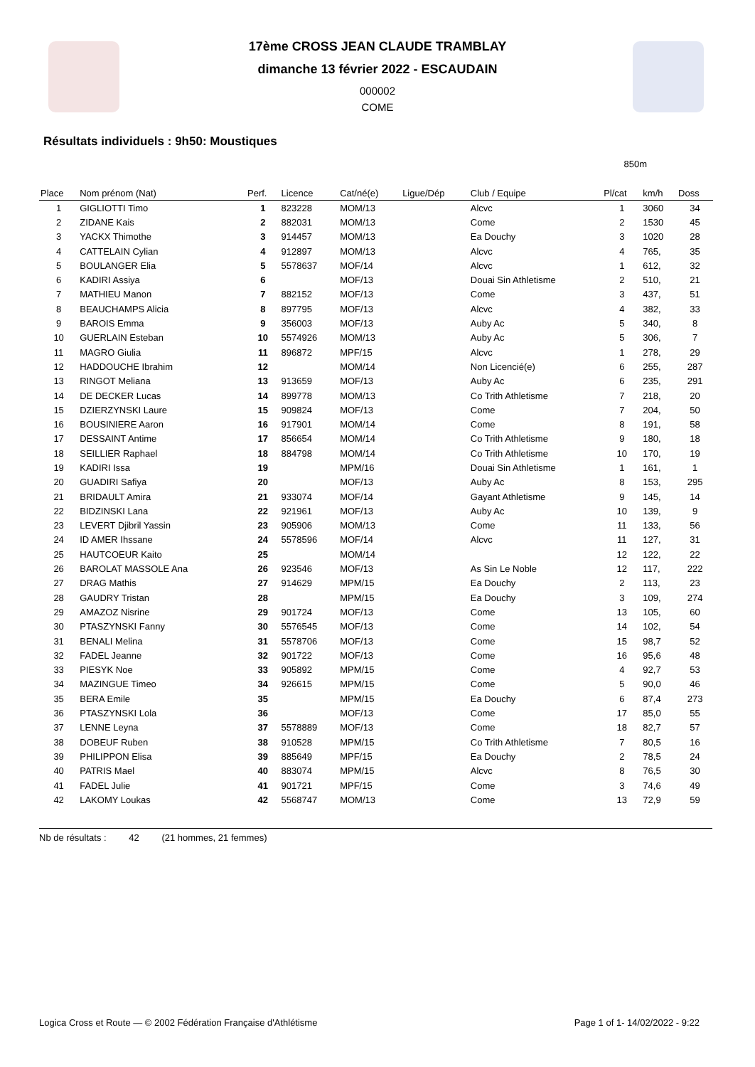17ème CROSS JEAN CLAUDE TRAMBLAY
dimanche 13 février 2022 - ESCAUDAIN
000002
COME
Résultats individuels : 9h50: Moustiques
850m
| Place | Nom prénom (Nat) | Perf. | Licence | Cat/né(e) | Ligue/Dép | Club / Equipe | Pl/cat | km/h | Doss |
| --- | --- | --- | --- | --- | --- | --- | --- | --- | --- |
| 1 | GIGLIOTTI Timo | 1 | 823228 | MOM/13 | | Alcvc | 1 | 3060 | 34 |
| 2 | ZIDANE Kais | 2 | 882031 | MOM/13 | | Come | 2 | 1530 | 45 |
| 3 | YACKX Thimothe | 3 | 914457 | MOM/13 | | Ea Douchy | 3 | 1020 | 28 |
| 4 | CATTELAIN Cylian | 4 | 912897 | MOM/13 | | Alcvc | 4 | 765, | 35 |
| 5 | BOULANGER Elia | 5 | 5578637 | MOF/14 | | Alcvc | 1 | 612, | 32 |
| 6 | KADIRI Assiya | 6 | | MOF/13 | | Douai Sin Athletisme | 2 | 510, | 21 |
| 7 | MATHIEU Manon | 7 | 882152 | MOF/13 | | Come | 3 | 437, | 51 |
| 8 | BEAUCHAMPS Alicia | 8 | 897795 | MOF/13 | | Alcvc | 4 | 382, | 33 |
| 9 | BAROIS Emma | 9 | 356003 | MOF/13 | | Auby Ac | 5 | 340, | 8 |
| 10 | GUERLAIN Esteban | 10 | 5574926 | MOM/13 | | Auby Ac | 5 | 306, | 7 |
| 11 | MAGRO Giulia | 11 | 896872 | MPF/15 | | Alcvc | 1 | 278, | 29 |
| 12 | HADDOUCHE Ibrahim | 12 | | MOM/14 | | Non Licencié(e) | 6 | 255, | 287 |
| 13 | RINGOT Meliana | 13 | 913659 | MOF/13 | | Auby Ac | 6 | 235, | 291 |
| 14 | DE DECKER Lucas | 14 | 899778 | MOM/13 | | Co Trith Athletisme | 7 | 218, | 20 |
| 15 | DZIERZYNSKI Laure | 15 | 909824 | MOF/13 | | Come | 7 | 204, | 50 |
| 16 | BOUSINIERE Aaron | 16 | 917901 | MOM/14 | | Come | 8 | 191, | 58 |
| 17 | DESSAINT Antime | 17 | 856654 | MOM/14 | | Co Trith Athletisme | 9 | 180, | 18 |
| 18 | SEILLIER Raphael | 18 | 884798 | MOM/14 | | Co Trith Athletisme | 10 | 170, | 19 |
| 19 | KADIRI Issa | 19 | | MPM/16 | | Douai Sin Athletisme | 1 | 161, | 1 |
| 20 | GUADIRI Safiya | 20 | | MOF/13 | | Auby Ac | 8 | 153, | 295 |
| 21 | BRIDAULT Amira | 21 | 933074 | MOF/14 | | Gayant Athletisme | 9 | 145, | 14 |
| 22 | BIDZINSKI Lana | 22 | 921961 | MOF/13 | | Auby Ac | 10 | 139, | 9 |
| 23 | LEVERT Djibril Yassin | 23 | 905906 | MOM/13 | | Come | 11 | 133, | 56 |
| 24 | ID AMER Ihssane | 24 | 5578596 | MOF/14 | | Alcvc | 11 | 127, | 31 |
| 25 | HAUTCOEUR Kaito | 25 | | MOM/14 | | | 12 | 122, | 22 |
| 26 | BAROLAT MASSOLE Ana | 26 | 923546 | MOF/13 | | As Sin Le Noble | 12 | 117, | 222 |
| 27 | DRAG Mathis | 27 | 914629 | MPM/15 | | Ea Douchy | 2 | 113, | 23 |
| 28 | GAUDRY Tristan | 28 | | MPM/15 | | Ea Douchy | 3 | 109, | 274 |
| 29 | AMAZOZ Nisrine | 29 | 901724 | MOF/13 | | Come | 13 | 105, | 60 |
| 30 | PTASZYNSKI Fanny | 30 | 5576545 | MOF/13 | | Come | 14 | 102, | 54 |
| 31 | BENALI Melina | 31 | 5578706 | MOF/13 | | Come | 15 | 98,7 | 52 |
| 32 | FADEL Jeanne | 32 | 901722 | MOF/13 | | Come | 16 | 95,6 | 48 |
| 33 | PIESYK Noe | 33 | 905892 | MPM/15 | | Come | 4 | 92,7 | 53 |
| 34 | MAZINGUE Timeo | 34 | 926615 | MPM/15 | | Come | 5 | 90,0 | 46 |
| 35 | BERA Emile | 35 | | MPM/15 | | Ea Douchy | 6 | 87,4 | 273 |
| 36 | PTASZYNSKI Lola | 36 | | MOF/13 | | Come | 17 | 85,0 | 55 |
| 37 | LENNE Leyna | 37 | 5578889 | MOF/13 | | Come | 18 | 82,7 | 57 |
| 38 | DOBEUF Ruben | 38 | 910528 | MPM/15 | | Co Trith Athletisme | 7 | 80,5 | 16 |
| 39 | PHILIPPON Elisa | 39 | 885649 | MPF/15 | | Ea Douchy | 2 | 78,5 | 24 |
| 40 | PATRIS Mael | 40 | 883074 | MPM/15 | | Alcvc | 8 | 76,5 | 30 |
| 41 | FADEL Julie | 41 | 901721 | MPF/15 | | Come | 3 | 74,6 | 49 |
| 42 | LAKOMY Loukas | 42 | 5568747 | MOM/13 | | Come | 13 | 72,9 | 59 |
Nb de résultats : 42 (21 hommes, 21 femmes)
Logica Cross et Route — © 2002 Fédération Française d'Athlétisme Page 1 of 1- 14/02/2022 - 9:22